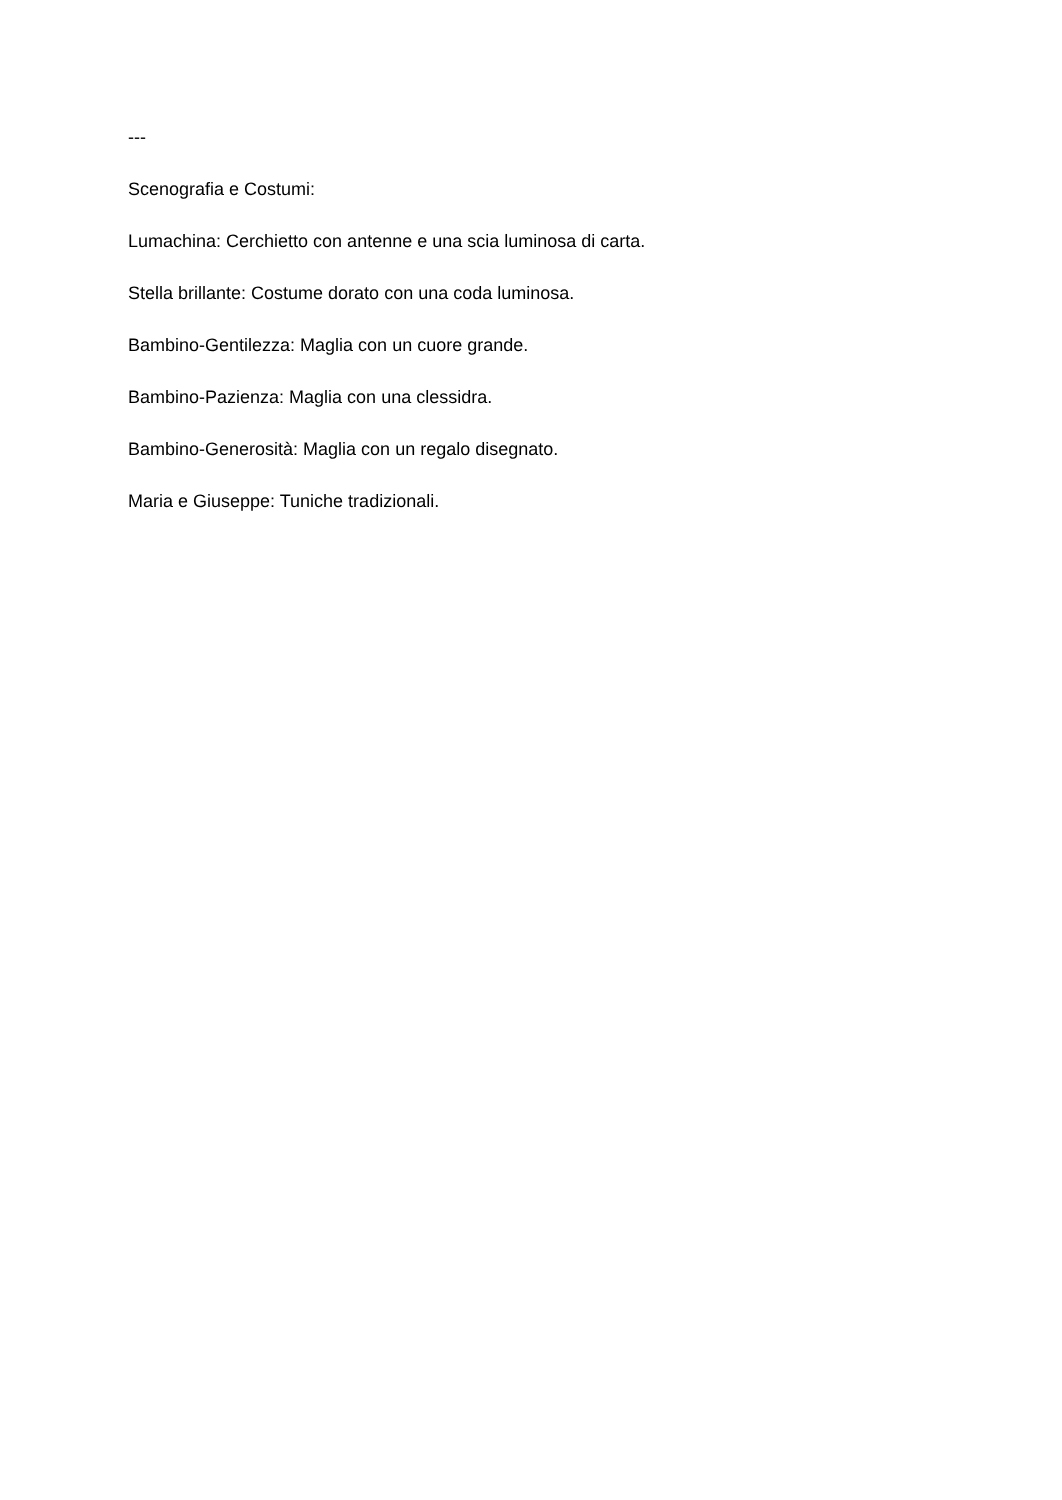---
Scenografia e Costumi:
Lumachina: Cerchietto con antenne e una scia luminosa di carta.
Stella brillante: Costume dorato con una coda luminosa.
Bambino-Gentilezza: Maglia con un cuore grande.
Bambino-Pazienza: Maglia con una clessidra.
Bambino-Generosità: Maglia con un regalo disegnato.
Maria e Giuseppe: Tuniche tradizionali.